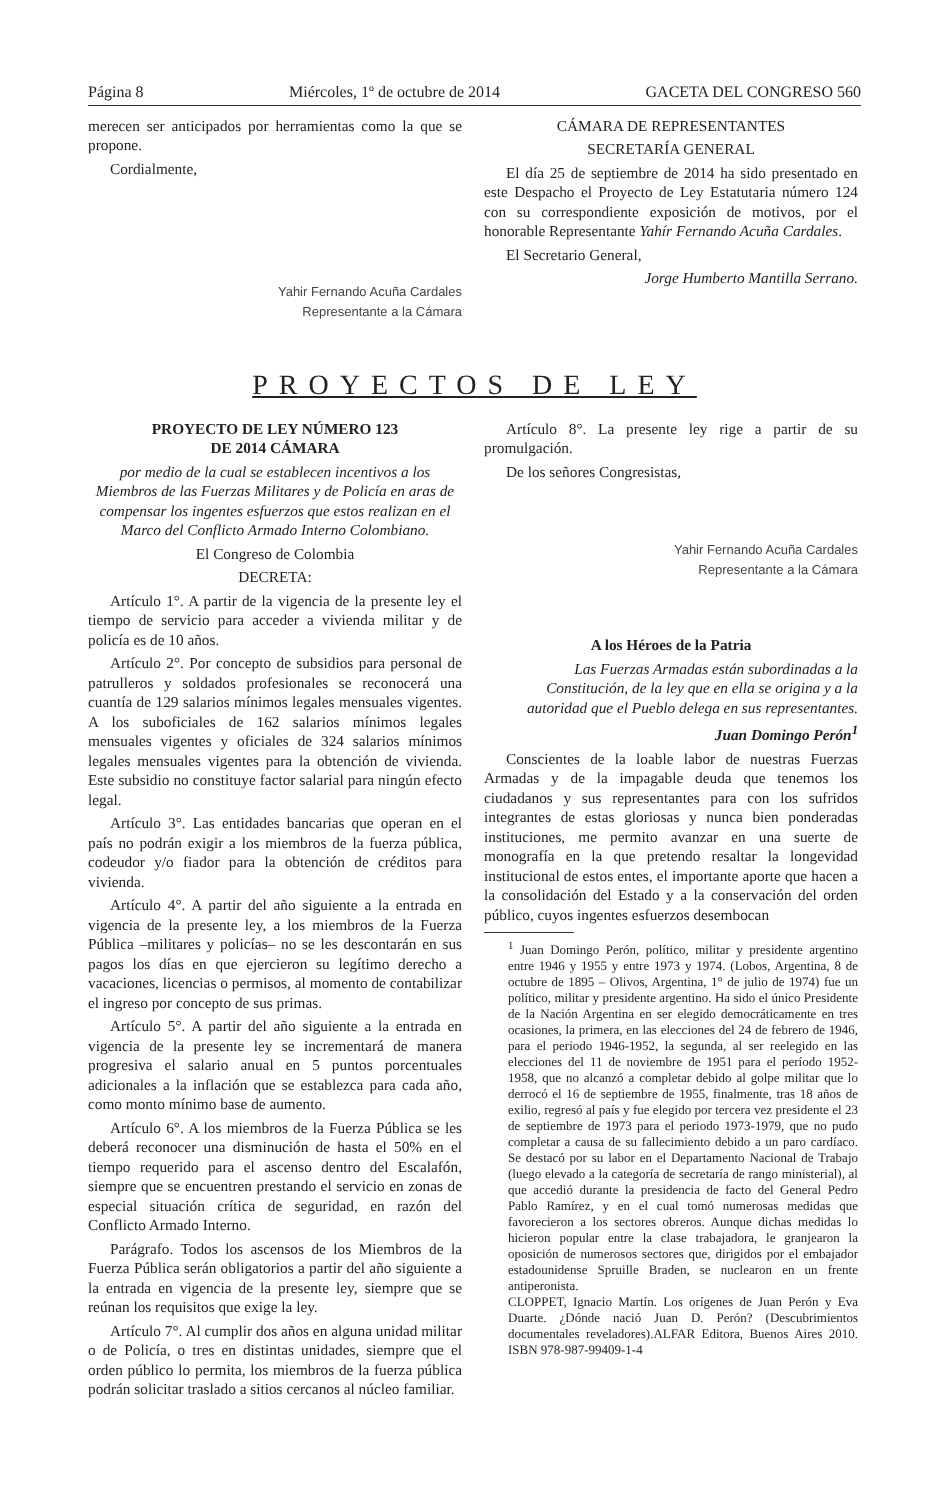Página 8 Miércoles, 1º de octubre de 2014 GACETA DEL CONGRESO 560
merecen ser anticipados por herramientas como la que se propone.
Cordialmente,
Yahir Fernando Acuña Cardales
Representante a la Cámara
CÁMARA DE REPRESENTANTES
SECRETARÍA GENERAL
El día 25 de septiembre de 2014 ha sido presentado en este Despacho el Proyecto de Ley Estatutaria número 124 con su correspondiente exposición de motivos, por el honorable Representante Yahír Fernando Acuña Cardales.
El Secretario General,
Jorge Humberto Mantilla Serrano.
PROYECTOS DE LEY
PROYECTO DE LEY NÚMERO 123
DE 2014 CÁMARA
por medio de la cual se establecen incentivos a los Miembros de las Fuerzas Militares y de Policía en aras de compensar los ingentes esfuerzos que estos realizan en el Marco del Conflicto Armado Interno Colombiano.
El Congreso de Colombia
DECRETA:
Artículo 1°. A partir de la vigencia de la presente ley el tiempo de servicio para acceder a vivienda militar y de policía es de 10 años.
Artículo 2°. Por concepto de subsidios para personal de patrulleros y soldados profesionales se reconocerá una cuantía de 129 salarios mínimos legales mensuales vigentes. A los suboficiales de 162 salarios mínimos legales mensuales vigentes y oficiales de 324 salarios mínimos legales mensuales vigentes para la obtención de vivienda. Este subsidio no constituye factor salarial para ningún efecto legal.
Artículo 3°. Las entidades bancarias que operan en el país no podrán exigir a los miembros de la fuerza pública, codeudor y/o fiador para la obtención de créditos para vivienda.
Artículo 4°. A partir del año siguiente a la entrada en vigencia de la presente ley, a los miembros de la Fuerza Pública –militares y policías– no se les descontarán en sus pagos los días en que ejercieron su legítimo derecho a vacaciones, licencias o permisos, al momento de contabilizar el ingreso por concepto de sus primas.
Artículo 5°. A partir del año siguiente a la entrada en vigencia de la presente ley se incrementará de manera progresiva el salario anual en 5 puntos porcentuales adicionales a la inflación que se establezca para cada año, como monto mínimo base de aumento.
Artículo 6°. A los miembros de la Fuerza Pública se les deberá reconocer una disminución de hasta el 50% en el tiempo requerido para el ascenso dentro del Escalafón, siempre que se encuentren prestando el servicio en zonas de especial situación crítica de seguridad, en razón del Conflicto Armado Interno.
Parágrafo. Todos los ascensos de los Miembros de la Fuerza Pública serán obligatorios a partir del año siguiente a la entrada en vigencia de la presente ley, siempre que se reúnan los requisitos que exige la ley.
Artículo 7°. Al cumplir dos años en alguna unidad militar o de Policía, o tres en distintas unidades, siempre que el orden público lo permita, los miembros de la fuerza pública podrán solicitar traslado a sitios cercanos al núcleo familiar.
Artículo 8°. La presente ley rige a partir de su promulgación.
De los señores Congresistas,
Yahir Fernando Acuña Cardales
Representante a la Cámara
A los Héroes de la Patria
Las Fuerzas Armadas están subordinadas a la Constitución, de la ley que en ella se origina y a la autoridad que el Pueblo delega en sus representantes.
Juan Domingo Perón<sup>1</sup>
Conscientes de la loable labor de nuestras Fuerzas Armadas y de la impagable deuda que tenemos los ciudadanos y sus representantes para con los sufridos integrantes de estas gloriosas y nunca bien ponderadas instituciones, me permito avanzar en una suerte de monografía en la que pretendo resaltar la longevidad institucional de estos entes, el importante aporte que hacen a la consolidación del Estado y a la conservación del orden público, cuyos ingentes esfuerzos desembocan
<sup>1</sup> Juan Domingo Perón, político, militar y presidente argentino entre 1946 y 1955 y entre 1973 y 1974. (Lobos, Argentina, 8 de octubre de 1895 – Olivos, Argentina, 1° de julio de 1974) fue un político, militar y presidente argentino. Ha sido el único Presidente de la Nación Argentina en ser elegido democráticamente en tres ocasiones, la primera, en las elecciones del 24 de febrero de 1946, para el periodo 1946-1952, la segunda, al ser reelegido en las elecciones del 11 de noviembre de 1951 para el período 1952-1958, que no alcanzó a completar debido al golpe militar que lo derrocó el 16 de septiembre de 1955, finalmente, tras 18 años de exilio, regresó al país y fue elegido por tercera vez presidente el 23 de septiembre de 1973 para el periodo 1973-1979, que no pudo completar a causa de su fallecimiento debido a un paro cardíaco. Se destacó por su labor en el Departamento Nacional de Trabajo (luego elevado a la categoría de secretaría de rango ministerial), al que accedió durante la presidencia de facto del General Pedro Pablo Ramírez, y en el cual tomó numerosas medidas que favorecieron a los sectores obreros. Aunque dichas medidas lo hicieron popular entre la clase trabajadora, le granjearon la oposición de numerosos sectores que, dirigidos por el embajador estadounidense Spruille Braden, se nuclearon en un frente antiperonista.
CLOPPET, Ignacio Martín. Los orígenes de Juan Perón y Eva Duarte. ¿Dónde nació Juan D. Perón? (Descubrimientos documentales reveladores).ALFAR Editora, Buenos Aires 2010. ISBN 978-987-99409-1-4